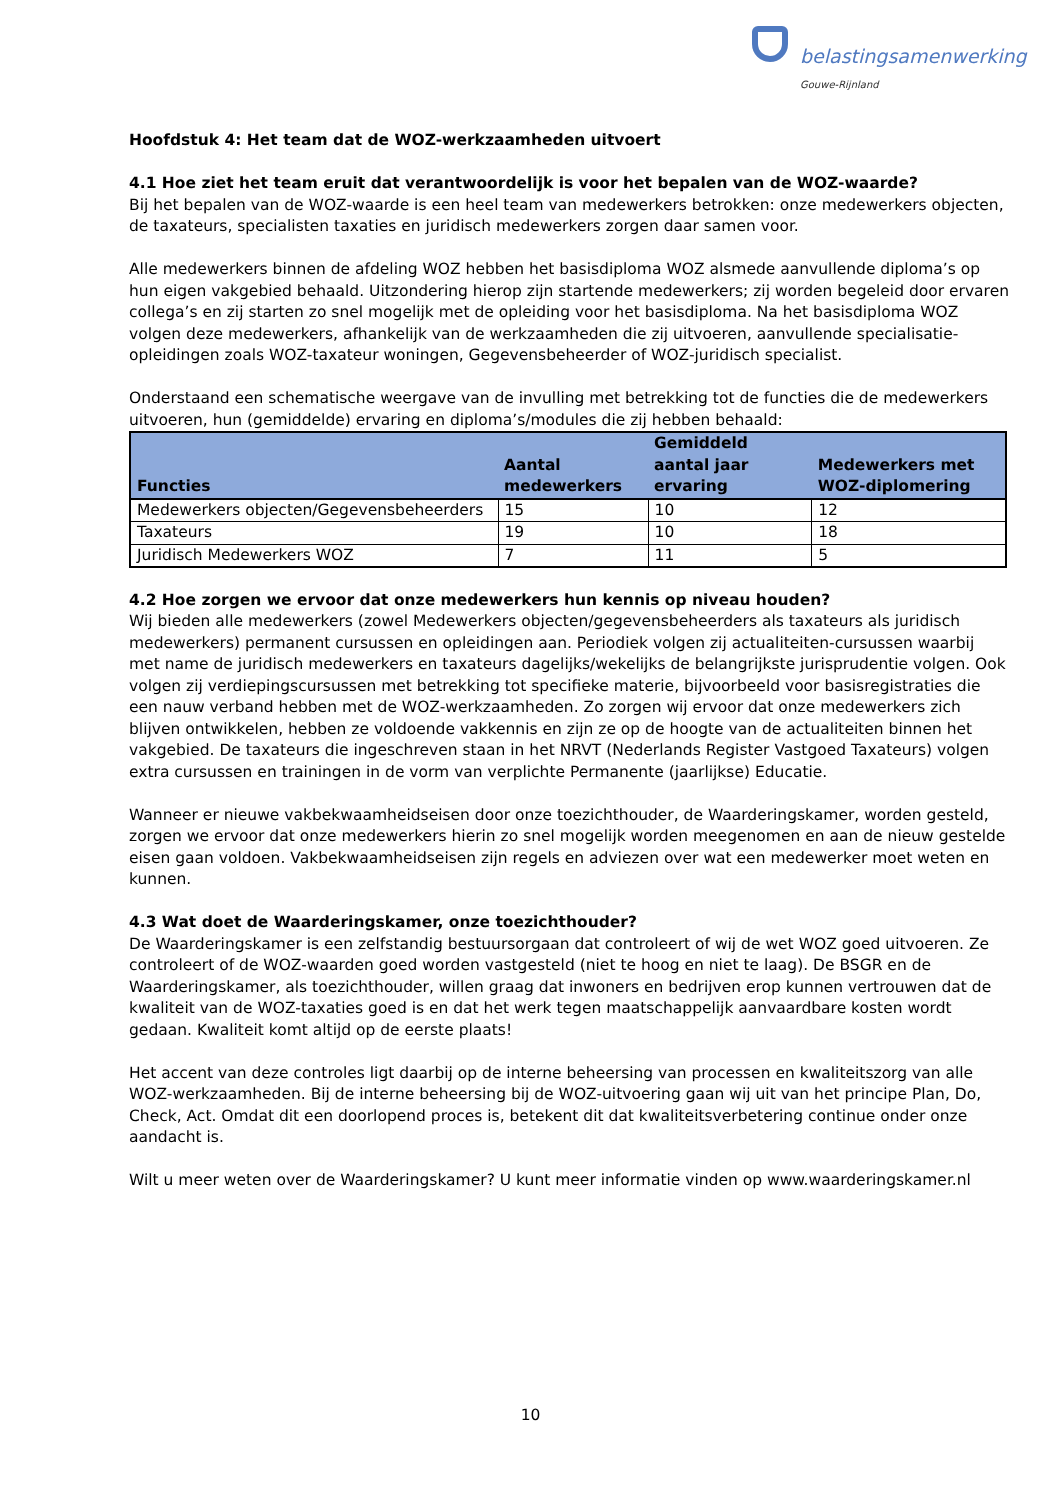belastingsamenwerking
Gouwe-Rijnland
Hoofdstuk 4: Het team dat de WOZ-werkzaamheden uitvoert
4.1 Hoe ziet het team eruit dat verantwoordelijk is voor het bepalen van de WOZ-waarde?
Bij het bepalen van de WOZ-waarde is een heel team van medewerkers betrokken: onze medewerkers objecten, de taxateurs, specialisten taxaties en juridisch medewerkers zorgen daar samen voor.
Alle medewerkers binnen de afdeling WOZ hebben het basisdiploma WOZ alsmede aanvullende diploma’s op hun eigen vakgebied behaald. Uitzondering hierop zijn startende medewerkers; zij worden begeleid door ervaren collega’s en zij starten zo snel mogelijk met de opleiding voor het basisdiploma. Na het basisdiploma WOZ volgen deze medewerkers, afhankelijk van de werkzaamheden die zij uitvoeren, aanvullende specialisatie-opleidingen zoals WOZ-taxateur woningen, Gegevensbeheerder of WOZ-juridisch specialist.
Onderstaand een schematische weergave van de invulling met betrekking tot de functies die de medewerkers uitvoeren, hun (gemiddelde) ervaring en diploma’s/modules die zij hebben behaald:
| Functies | Aantal medewerkers | Gemiddeld aantal jaar ervaring | Medewerkers met WOZ-diplomering |
| --- | --- | --- | --- |
| Medewerkers objecten/Gegevensbeheerders | 15 | 10 | 12 |
| Taxateurs | 19 | 10 | 18 |
| Juridisch Medewerkers WOZ | 7 | 11 | 5 |
4.2 Hoe zorgen we ervoor dat onze medewerkers hun kennis op niveau houden?
Wij bieden alle medewerkers (zowel Medewerkers objecten/gegevensbeheerders als taxateurs als juridisch medewerkers) permanent cursussen en opleidingen aan. Periodiek volgen zij actualiteiten-cursussen waarbij met name de juridisch medewerkers en taxateurs dagelijks/wekelijks de belangrijkste jurisprudentie volgen. Ook volgen zij verdiepingscursussen met betrekking tot specifieke materie, bijvoorbeeld voor basisregistraties die een nauw verband hebben met de WOZ-werkzaamheden. Zo zorgen wij ervoor dat onze medewerkers zich blijven ontwikkelen, hebben ze voldoende vakkennis en zijn ze op de hoogte van de actualiteiten binnen het vakgebied. De taxateurs die ingeschreven staan in het NRVT (Nederlands Register Vastgoed Taxateurs) volgen extra cursussen en trainingen in de vorm van verplichte Permanente (jaarlijkse) Educatie.
Wanneer er nieuwe vakbekwaamheidseisen door onze toezichthouder, de Waarderingskamer, worden gesteld, zorgen we ervoor dat onze medewerkers hierin zo snel mogelijk worden meegenomen en aan de nieuw gestelde eisen gaan voldoen. Vakbekwaamheidseisen zijn regels en adviezen over wat een medewerker moet weten en kunnen.
4.3 Wat doet de Waarderingskamer, onze toezichthouder?
De Waarderingskamer is een zelfstandig bestuursorgaan dat controleert of wij de wet WOZ goed uitvoeren. Ze controleert of de WOZ-waarden goed worden vastgesteld (niet te hoog en niet te laag). De BSGR en de Waarderingskamer, als toezichthouder, willen graag dat inwoners en bedrijven erop kunnen vertrouwen dat de kwaliteit van de WOZ-taxaties goed is en dat het werk tegen maatschappelijk aanvaardbare kosten wordt gedaan. Kwaliteit komt altijd op de eerste plaats!
Het accent van deze controles ligt daarbij op de interne beheersing van processen en kwaliteitszorg van alle WOZ-werkzaamheden. Bij de interne beheersing bij de WOZ-uitvoering gaan wij uit van het principe Plan, Do, Check, Act. Omdat dit een doorlopend proces is, betekent dit dat kwaliteitsverbetering continue onder onze aandacht is.
Wilt u meer weten over de Waarderingskamer? U kunt meer informatie vinden op www.waarderingskamer.nl
10